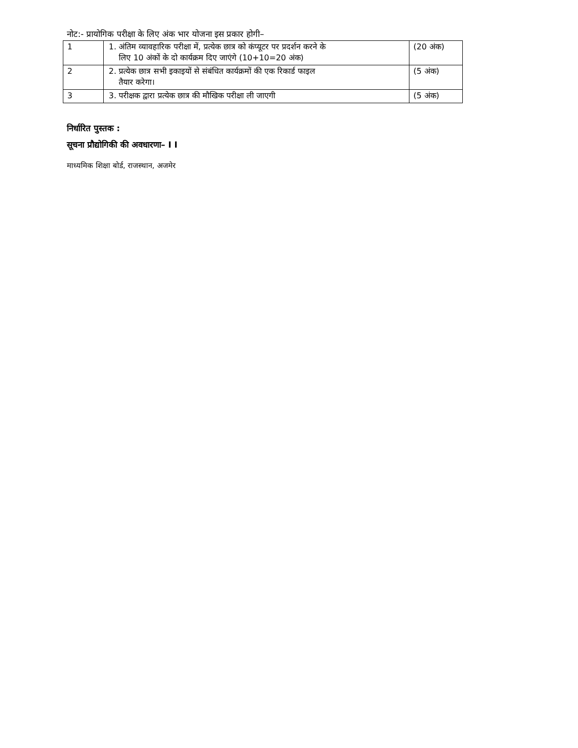नोट:- प्रायोगिक परीक्षा के लिए अंक भार योजना इस प्रकार होगी–
| 1 | 1. अंतिम व्यावहारिक परीक्षा में, प्रत्येक छात्र को कंप्यूटर पर प्रदर्शन करने के लिए 10 अंकों के दो कार्यक्रम दिए जाएंगे (10+10=20 अंक) | (20 अंक) |
| 2 | 2. प्रत्येक छात्र सभी इकाइयों से संबंधित कार्यक्रमों की एक रिकार्ड फाइल तैयार करेगा। | (5 अंक) |
| 3 | 3. परीक्षक द्वारा प्रत्येक छात्र की मौखिक परीक्षा ली जाएगी | (5 अंक) |
निर्धारित पुस्तक :
सूचना प्रौद्योगिकी की अवधारणा– I I
माध्यमिक शिक्षा बोर्ड, राजस्थान, अजमेर